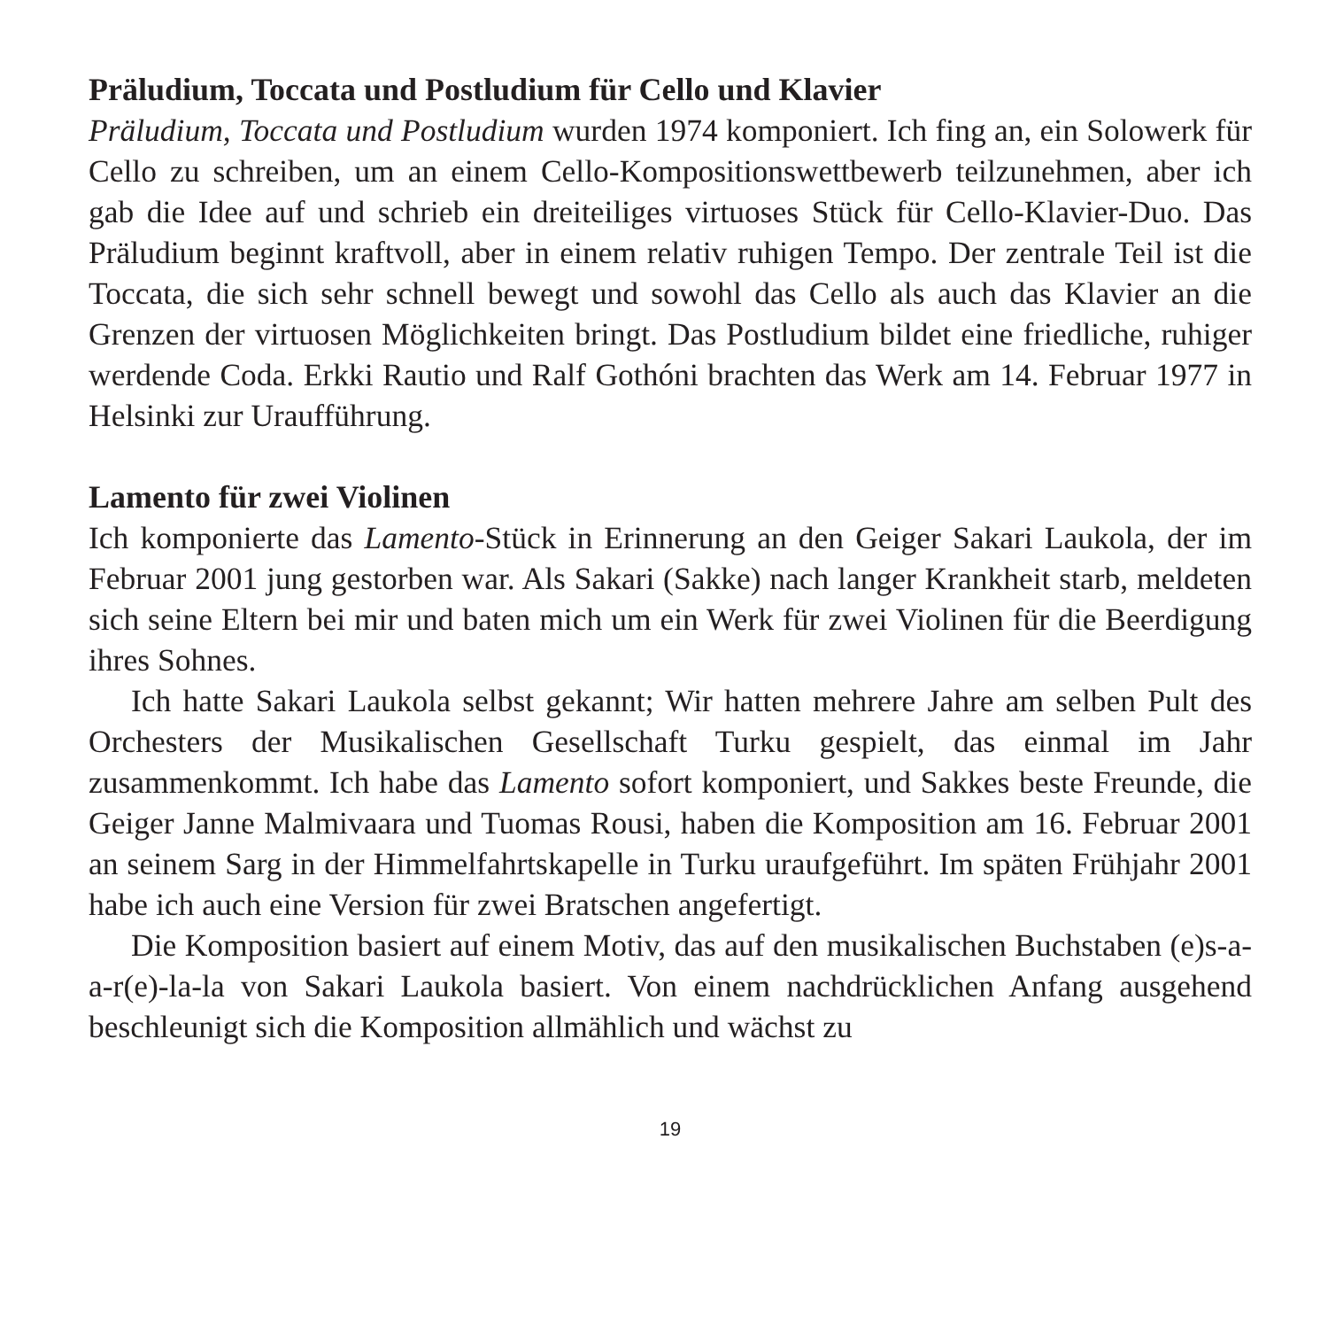Präludium, Toccata und Postludium für Cello und Klavier
Präludium, Toccata und Postludium wurden 1974 komponiert. Ich fing an, ein Solowerk für Cello zu schreiben, um an einem Cello-Kompositionswettbewerb teilzunehmen, aber ich gab die Idee auf und schrieb ein dreiteiliges virtuoses Stück für Cello-Klavier-Duo. Das Präludium beginnt kraftvoll, aber in einem relativ ruhigen Tempo. Der zentrale Teil ist die Toccata, die sich sehr schnell bewegt und sowohl das Cello als auch das Klavier an die Grenzen der virtuosen Möglichkeiten bringt. Das Postludium bildet eine friedliche, ruhiger werdende Coda. Erkki Rautio und Ralf Gothóni brachten das Werk am 14. Februar 1977 in Helsinki zur Uraufführung.
Lamento für zwei Violinen
Ich komponierte das Lamento-Stück in Erinnerung an den Geiger Sakari Laukola, der im Februar 2001 jung gestorben war. Als Sakari (Sakke) nach langer Krankheit starb, meldeten sich seine Eltern bei mir und baten mich um ein Werk für zwei Violinen für die Beerdigung ihres Sohnes.
Ich hatte Sakari Laukola selbst gekannt; Wir hatten mehrere Jahre am selben Pult des Orchesters der Musikalischen Gesellschaft Turku gespielt, das einmal im Jahr zusammenkommt. Ich habe das Lamento sofort komponiert, und Sakkes beste Freunde, die Geiger Janne Malmivaara und Tuomas Rousi, haben die Komposition am 16. Februar 2001 an seinem Sarg in der Himmelfahrtskapelle in Turku uraufgeführt. Im späten Frühjahr 2001 habe ich auch eine Version für zwei Bratschen angefertigt.
Die Komposition basiert auf einem Motiv, das auf den musikalischen Buchstaben (e)s-a-a-r(e)-la-la von Sakari Laukola basiert. Von einem nachdrücklichen Anfang ausgehend beschleunigt sich die Komposition allmählich und wächst zu
19